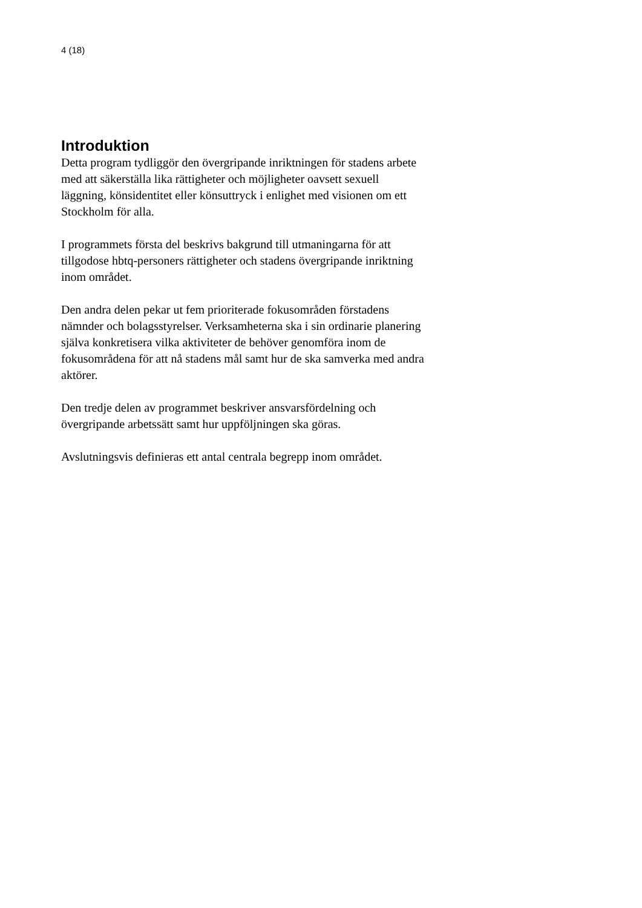4 (18)
Introduktion
Detta program tydliggör den övergripande inriktningen för stadens arbete med att säkerställa lika rättigheter och möjligheter oavsett sexuell läggning, könsidentitet eller könsuttryck i enlighet med visionen om ett Stockholm för alla.
I programmets första del beskrivs bakgrund till utmaningarna för att tillgodose hbtq-personers rättigheter och stadens övergripande inriktning inom området.
Den andra delen pekar ut fem prioriterade fokusområden förstadens nämnder och bolagsstyrelser. Verksamheterna ska i sin ordinarie planering själva konkretisera vilka aktiviteter de behöver genomföra inom de fokusområdena för att nå stadens mål samt hur de ska samverka med andra aktörer.
Den tredje delen av programmet beskriver ansvarsfördelning och övergripande arbetssätt samt hur uppföljningen ska göras.
Avslutningsvis definieras ett antal centrala begrepp inom området.